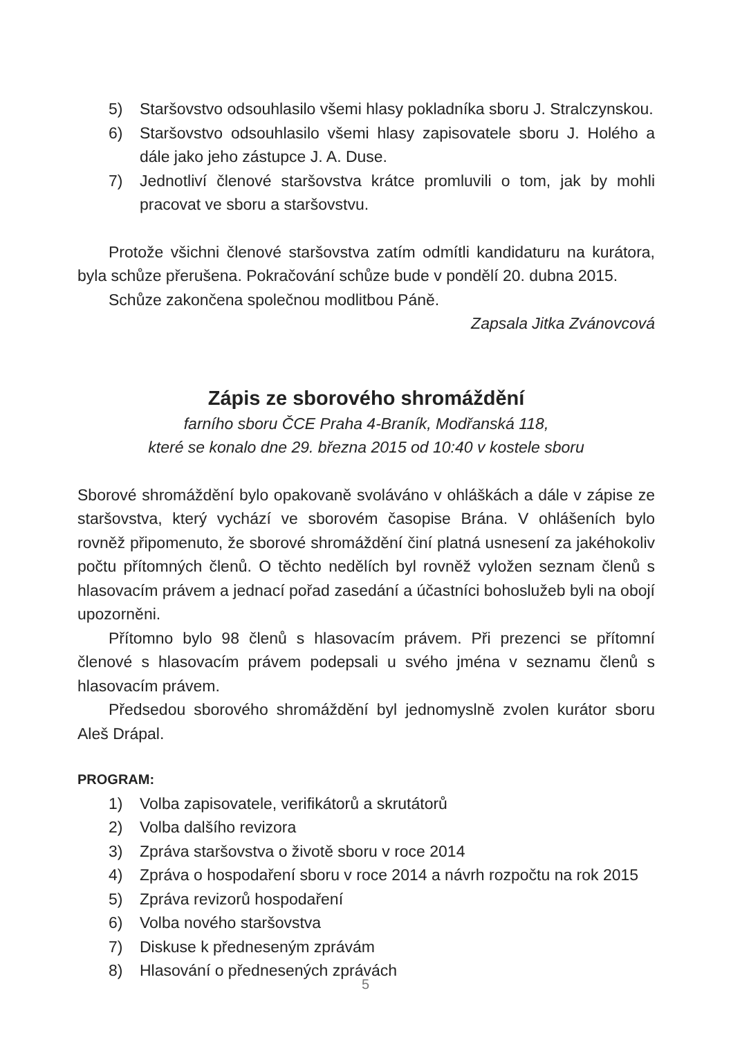5) Staršovstvo odsouhlasilo všemi hlasy pokladníka sboru J. Stralczynskou.
6) Staršovstvo odsouhlasilo všemi hlasy zapisovatele sboru J. Holého a dále jako jeho zástupce J. A. Duse.
7) Jednotliví členové staršovstva krátce promluvili o tom, jak by mohli pracovat ve sboru a staršovstvu.
Protože všichni členové staršovstva zatím odmítli kandidaturu na kurátora, byla schůze přerušena. Pokračování schůze bude v pondělí 20. dubna 2015.
Schůze zakončena společnou modlitbou Páně.
Zapsala Jitka Zvánovcová
Zápis ze sborového shromáždění
farního sboru ČCE Praha 4-Braník, Modřanská 118,
které se konalo dne 29. března 2015 od 10:40 v kostele sboru
Sborové shromáždění bylo opakovaně svoláváno v ohláškách a dále v zápise ze staršovstva, který vychází ve sborovém časopise Brána. V ohlášeních bylo rovněž připomenuto, že sborové shromáždění činí platná usnesení za jakéhokoliv počtu přítomných členů. O těchto nedělích byl rovněž vyložen seznam členů s hlasovacím právem a jednací pořad zasedání a účastníci bohoslužeb byli na obojí upozorněni.
Přítomno bylo 98 členů s hlasovacím právem. Při prezenci se přítomní členové s hlasovacím právem podepsali u svého jména v seznamu členů s hlasovacím právem.
Předsedou sborového shromáždění byl jednomyslně zvolen kurátor sboru Aleš Drápal.
PROGRAM:
1) Volba zapisovatele, verifikátorů a skrutátorů
2) Volba dalšího revizora
3) Zpráva staršovstva o životě sboru v roce 2014
4) Zpráva o hospodaření sboru v roce 2014 a návrh rozpočtu na rok 2015
5) Zpráva revizorů hospodaření
6) Volba nového staršovstva
7) Diskuse k předneseným zprávám
8) Hlasování o přednesených zprávách
5